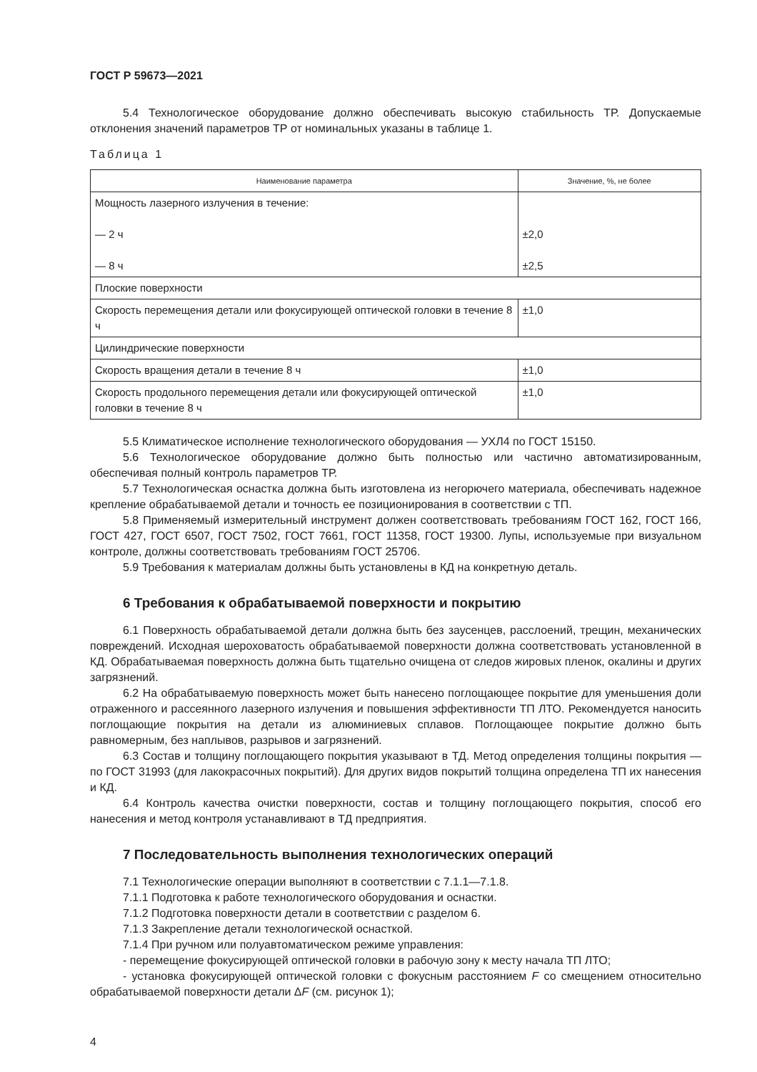ГОСТ Р 59673—2021
5.4 Технологическое оборудование должно обеспечивать высокую стабильность ТР. Допускаемые отклонения значений параметров ТР от номинальных указаны в таблице 1.
Таблица 1
| Наименование параметра | Значение, %, не более |
| --- | --- |
| Мощность лазерного излучения в течение: — 2 ч — 8 ч | ±2,0 ±2,5 |
| Плоские поверхности | |
| Скорость перемещения детали или фокусирующей оптической головки в течение 8 ч | ±1,0 |
| Цилиндрические поверхности | |
| Скорость вращения детали в течение 8 ч | ±1,0 |
| Скорость продольного перемещения детали или фокусирующей оптической головки в течение 8 ч | ±1,0 |
5.5 Климатическое исполнение технологического оборудования — УХЛ4 по ГОСТ 15150.
5.6 Технологическое оборудование должно быть полностью или частично автоматизированным, обеспечивая полный контроль параметров ТР.
5.7 Технологическая оснастка должна быть изготовлена из негорючего материала, обеспечивать надежное крепление обрабатываемой детали и точность ее позиционирования в соответствии с ТП.
5.8 Применяемый измерительный инструмент должен соответствовать требованиям ГОСТ 162, ГОСТ 166, ГОСТ 427, ГОСТ 6507, ГОСТ 7502, ГОСТ 7661, ГОСТ 11358, ГОСТ 19300. Лупы, используемые при визуальном контроле, должны соответствовать требованиям ГОСТ 25706.
5.9 Требования к материалам должны быть установлены в КД на конкретную деталь.
6 Требования к обрабатываемой поверхности и покрытию
6.1 Поверхность обрабатываемой детали должна быть без заусенцев, расслоений, трещин, механических повреждений. Исходная шероховатость обрабатываемой поверхности должна соответствовать установленной в КД. Обрабатываемая поверхность должна быть тщательно очищена от следов жировых пленок, окалины и других загрязнений.
6.2 На обрабатываемую поверхность может быть нанесено поглощающее покрытие для уменьшения доли отраженного и рассеянного лазерного излучения и повышения эффективности ТП ЛТО. Рекомендуется наносить поглощающие покрытия на детали из алюминиевых сплавов. Поглощающее покрытие должно быть равномерным, без наплывов, разрывов и загрязнений.
6.3 Состав и толщину поглощающего покрытия указывают в ТД. Метод определения толщины покрытия — по ГОСТ 31993 (для лакокрасочных покрытий). Для других видов покрытий толщина определена ТП их нанесения и КД.
6.4 Контроль качества очистки поверхности, состав и толщину поглощающего покрытия, способ его нанесения и метод контроля устанавливают в ТД предприятия.
7 Последовательность выполнения технологических операций
7.1 Технологические операции выполняют в соответствии с 7.1.1—7.1.8.
7.1.1 Подготовка к работе технологического оборудования и оснастки.
7.1.2 Подготовка поверхности детали в соответствии с разделом 6.
7.1.3 Закрепление детали технологической оснасткой.
7.1.4 При ручном или полуавтоматическом режиме управления:
- перемещение фокусирующей оптической головки в рабочую зону к месту начала ТП ЛТО;
- установка фокусирующей оптической головки с фокусным расстоянием F со смещением относительно обрабатываемой поверхности детали ΔF (см. рисунок 1);
4